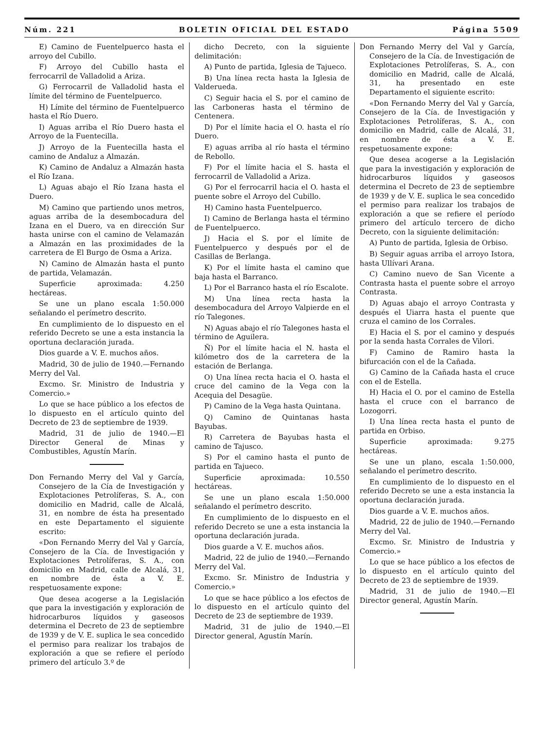Núm. 221 BOLETIN OFICIAL DEL ESTADO Página 5509
E) Camino de Fuentelpuerco hasta el arroyo del Cubillo.
F) Arroyo del Cubillo hasta el ferrocarril de Valladolid a Ariza.
G) Ferrocarril de Valladolid hasta el límite del término de Fuentelpuerco.
H) Límite del término de Fuentelpuerco hasta el Río Duero.
I) Aguas arriba el Río Duero hasta el Arroyo de la Fuentecilla.
J) Arroyo de la Fuentecilla hasta el camino de Andaluz a Almazán.
K) Camino de Andaluz a Almazán hasta el Río Izana.
L) Aguas abajo el Río Izana hasta el Duero.
M) Camino que partiendo unos metros, aguas arriba de la desembocadura del Izana en el Duero, va en dirección Sur hasta unirse con el camino de Velamazán a Almazán en las proximidades de la carretera de El Burgo de Osma a Ariza.
N) Camino de Almazán hasta el punto de partida, Velamazán.
Superficie aproximada: 4.250 hectáreas.
Se une un plano escala 1:50.000 señalando el perímetro descrito.
En cumplimiento de lo dispuesto en el referido Decreto se une a esta instancia la oportuna declaración jurada.
Dios guarde a V. E. muchos años.
Madrid, 30 de julio de 1940.—Fernando Merry del Val.
Excmo. Sr. Ministro de Industria y Comercio.»
Lo que se hace público a los efectos de lo dispuesto en el artículo quinto del Decreto de 23 de septiembre de 1939.
Madrid, 31 de julio de 1940.—El Director General de Minas y Combustibles, Agustín Marín.
Don Fernando Merry del Val y García, Consejero de la Cía de Investigación y Explotaciones Petrolíferas, S. A., con domicilio en Madrid, calle de Alcalá, 31, en nombre de ésta ha presentado en este Departamento el siguiente escrito:
«Don Fernando Merry del Val y García, Consejero de la Cía. de Investigación y Explotaciones Petrolíferas, S. A., con domicilio en Madrid, calle de Alcalá, 31, en nombre de ésta a V. E. respetuosamente expone:
Que desea acogerse a la Legislación que para la investigación y exploración de hidrocarburos líquidos y gaseosos determina el Decreto de 23 de septiembre de 1939 y de V. E. suplica le sea concedido el permiso para realizar los trabajos de exploración a que se refiere el período primero del artículo 3.º de
dicho Decreto, con la siguiente delimitación:
A) Punto de partida, Iglesia de Tajueco.
B) Una línea recta hasta la Iglesia de Valderueda.
C) Seguir hacia el S. por el camino de las Carboneras hasta el término de Centenera.
D) Por el límite hacia el O. hasta el río Duero.
E) aguas arriba al río hasta el término de Rebollo.
F) Por el límite hacia el S. hasta el ferrocarril de Valladolid a Ariza.
G) Por el ferrocarril hacia el O. hasta el puente sobre el Arroyo del Cubillo.
H) Camino hasta Fuentelpuerco.
I) Camino de Berlanga hasta el término de Fuentelpuerco.
J) Hacia el S. por el límite de Fuentelpuerco y después por el de Casillas de Berlanga.
K) Por el límite hasta el camino que baja hasta el Barranco.
L) Por el Barranco hasta el río Escalote.
M) Una línea recta hasta la desembocadura del Arroyo Valpierde en el río Talegones.
N) Aguas abajo el río Talegones hasta el término de Aguilera.
Ñ) Por el límite hacia el N. hasta el kilómetro dos de la carretera de la estación de Berlanga.
O) Una línea recta hacia el O. hasta el cruce del camino de la Vega con la Acequia del Desagüe.
P) Camino de la Vega hasta Quintana.
Q) Camino de Quintanas hasta Bayubas.
R) Carretera de Bayubas hasta el camino de Tajusco.
S) Por el camino hasta el punto de partida en Tajueco.
Superficie aproximada: 10.550 hectáreas.
Se une un plano escala 1:50.000 señalando el perímetro descrito.
En cumplimiento de lo dispuesto en el referido Decreto se une a esta instancia la oportuna declaración jurada.
Dios guarde a V. E. muchos años.
Madrid, 22 de julio de 1940.—Fernando Merry del Val.
Excmo. Sr. Ministro de Industria y Comercio.»
Lo que se hace público a los efectos de lo dispuesto en el artículo quinto del Decreto de 23 de septiembre de 1939.
Madrid, 31 de julio de 1940.—El Director general, Agustín Marín.
Don Fernando Merry del Val y García, Consejero de la Cía. de Investigación de Explotaciones Petrolíferas, S. A., con domicilio en Madrid, calle de Alcalá, 31, ha presentado en este Departamento el siguiente escrito:
«Don Fernando Merry del Val y García, Consejero de la Cía. de Investigación y Explotaciones Petrolíferas, S. A., con domicilio en Madrid, calle de Alcalá, 31, en nombre de ésta a V. E. respetuosamente expone:
Que desea acogerse a la Legislación que para la investigación y exploración de hidrocarburos líquidos y gaseosos determina el Decreto de 23 de septiembre de 1939 y de V. E. suplica le sea concedido el permiso para realizar los trabajos de exploración a que se refiere el período primero del artículo tercero de dicho Decreto, con la siguiente delimitación:
A) Punto de partida, Iglesia de Orbiso.
B) Seguir aguas arriba el arroyo Istora, hasta Ullívari Arana.
C) Camino nuevo de San Vicente a Contrasta hasta el puente sobre el arroyo Contrasta.
D) Aguas abajo el arroyo Contrasta y después el Uiarra hasta el puente que cruza el camino de los Corrales.
E) Hacia el S. por el camino y después por la senda hasta Corrales de Vilori.
F) Camino de Ramiro hasta la bifurcación con el de la Cañada.
G) Camino de la Cañada hasta el cruce con el de Estella.
H) Hacia el O. por el camino de Estella hasta el cruce con el barranco de Lozogorri.
I) Una línea recta hasta el punto de partida en Orbiso.
Superficie aproximada: 9.275 hectáreas.
Se une un plano, escala 1:50.000, señalando el perímetro descrito.
En cumplimiento de lo dispuesto en el referido Decreto se une a esta instancia la oportuna declaración jurada.
Dios guarde a V. E. muchos años.
Madrid, 22 de julio de 1940.—Fernando Merry del Val.
Excmo. Sr. Ministro de Industria y Comercio.»
Lo que se hace público a los efectos de lo dispuesto en el artículo quinto del Decreto de 23 de septiembre de 1939.
Madrid, 31 de julio de 1940.—El Director general, Agustín Marín.